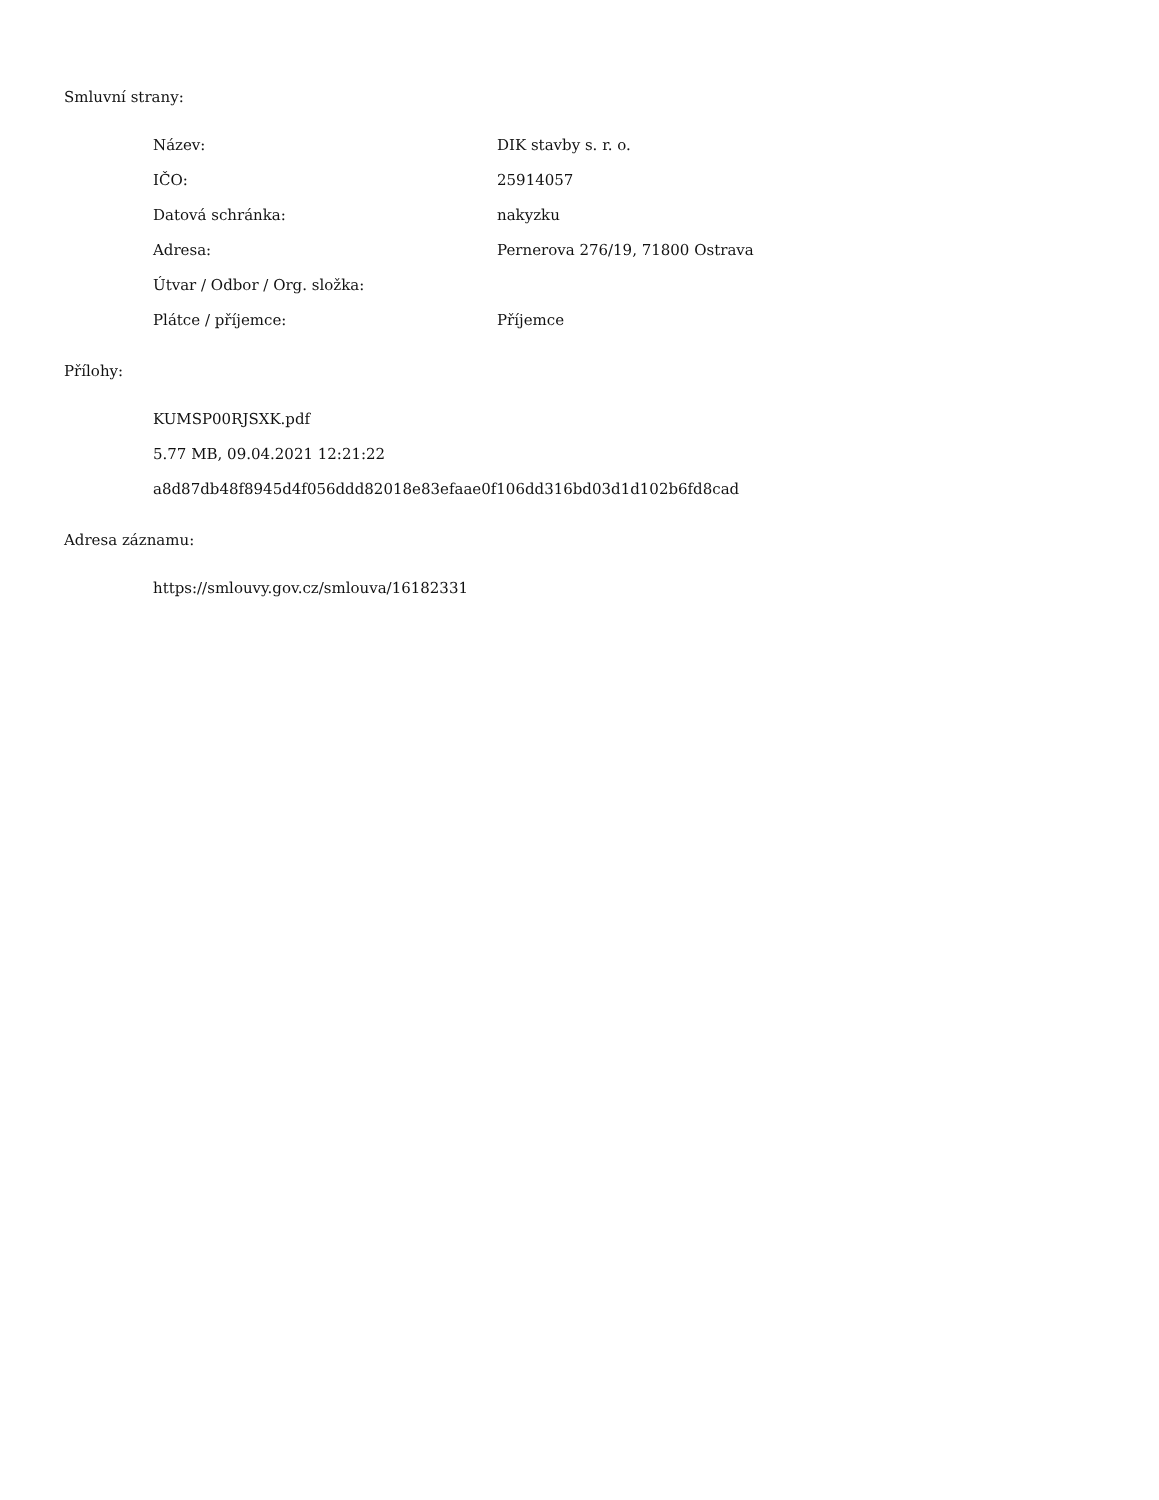Smluvní strany:
Název: DIK stavby s. r. o.
IČO: 25914057
Datová schránka: nakyzku
Adresa: Pernerova 276/19, 71800 Ostrava
Útvar / Odbor / Org. složka:
Plátce / příjemce: Příjemce
Přílohy:
KUMSP00RJSXK.pdf
5.77 MB, 09.04.2021 12:21:22
a8d87db48f8945d4f056ddd82018e83efaae0f106dd316bd03d1d102b6fd8cad
Adresa záznamu:
https://smlouvy.gov.cz/smlouva/16182331